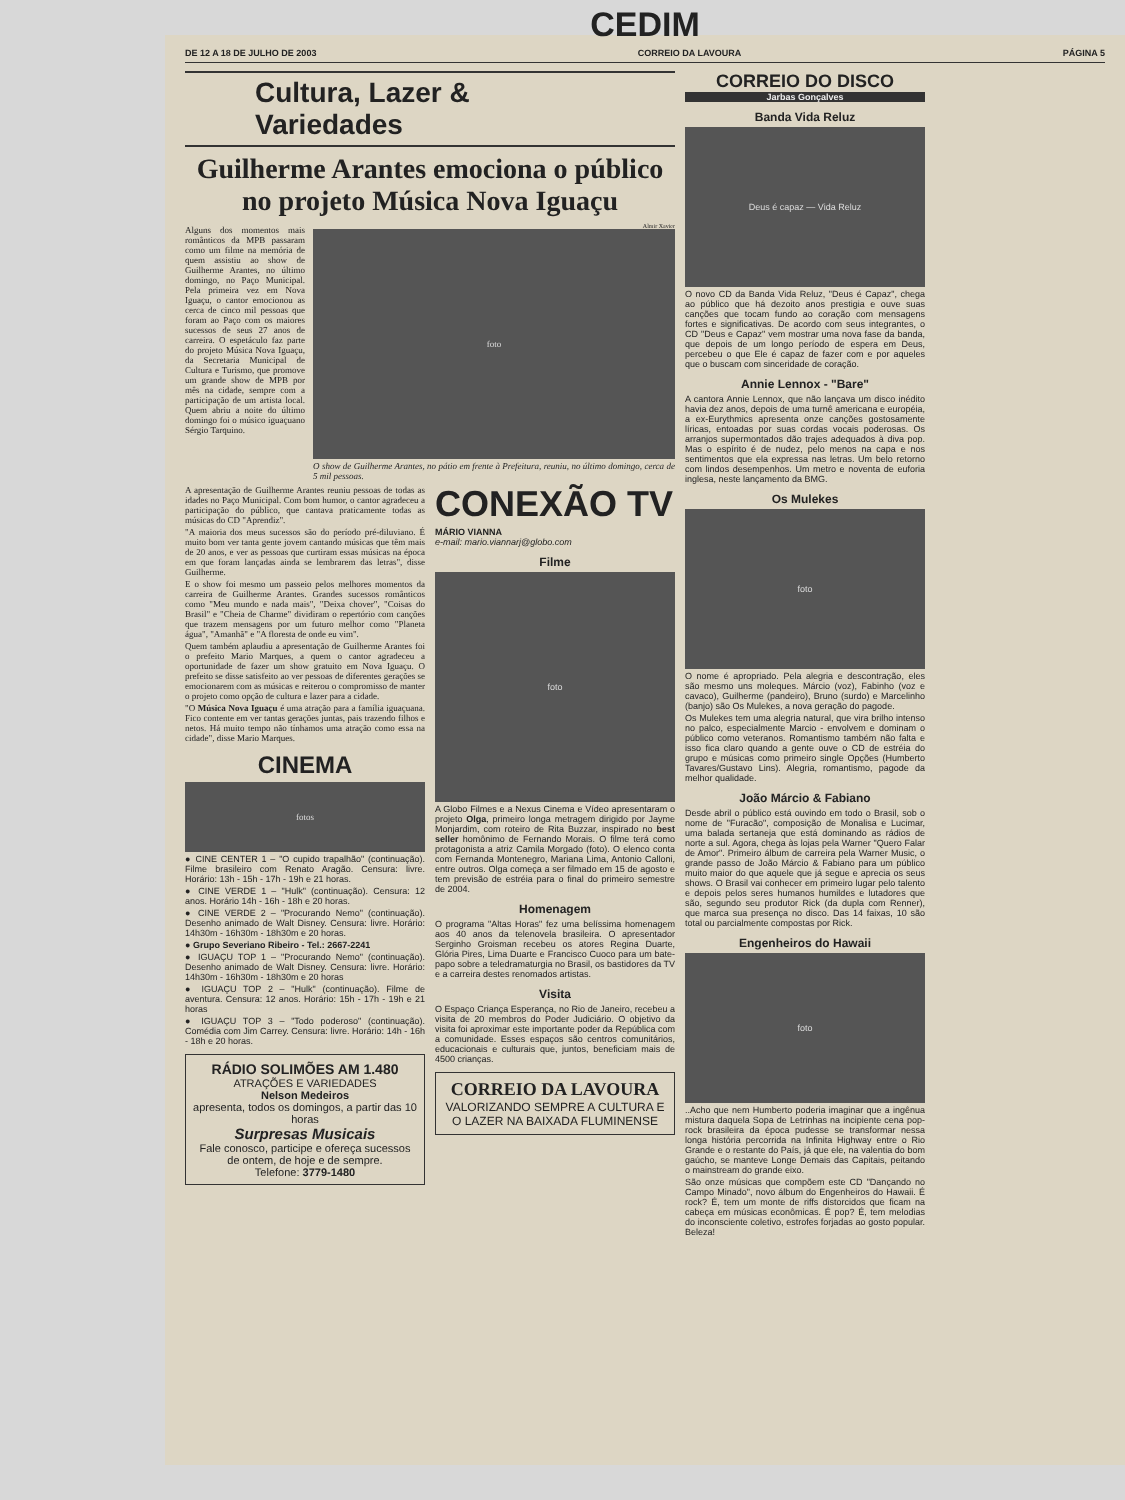CEDIM
DE 12 A 18 DE JULHO DE 2003 CORREIO DA LAVOURA PÁGINA 5
Cultura, Lazer & Variedades
Guilherme Arantes emociona o público no projeto Música Nova Iguaçu
Alguns dos momentos mais românticos da MPB passaram como um filme na memória de quem assistiu ao show de Guilherme Arantes, no último domingo, no Paço Municipal. Pela primeira vez em Nova Iguaçu, o cantor emocionou as cerca de cinco mil pessoas que foram ao Paço com os maiores sucessos de seus 27 anos de carreira. O espetáculo faz parte do projeto Música Nova Iguaçu, da Secretaria Municipal de Cultura e Turismo, que promove um grande show de MPB por mês na cidade, sempre com a participação de um artista local. Quem abriu a noite do último domingo foi o músico iguaçuano Sérgio Tarquino.
Almir Xavier
foto
O show de Guilherme Arantes, no pátio em frente à Prefeitura, reuniu, no último domingo, cerca de 5 mil pessoas.
A apresentação de Guilherme Arantes reuniu pessoas de todas as idades no Paço Municipal. Com bom humor, o cantor agradeceu a participação do público, que cantava praticamente todas as músicas do CD "Aprendiz".
"A maioria dos meus sucessos são do período pré-diluviano. É muito bom ver tanta gente jovem cantando músicas que têm mais de 20 anos, e ver as pessoas que curtiram essas músicas na época em que foram lançadas ainda se lembrarem das letras", disse Guilherme.
E o show foi mesmo um passeio pelos melhores momentos da carreira de Guilherme Arantes. Grandes sucessos românticos como "Meu mundo e nada mais", "Deixa chover", "Coisas do Brasil" e "Cheia de Charme" dividiram o repertório com canções que trazem mensagens por um futuro melhor como "Planeta água", "Amanhã" e "A floresta de onde eu vim".
Quem também aplaudiu a apresentação de Guilherme Arantes foi o prefeito Mario Marques, a quem o cantor agradeceu a oportunidade de fazer um show gratuito em Nova Iguaçu. O prefeito se disse satisfeito ao ver pessoas de diferentes gerações se emocionarem com as músicas e reiterou o compromisso de manter o projeto como opção de cultura e lazer para a cidade.
"O Música Nova Iguaçu é uma atração para a família iguaçuana. Fico contente em ver tantas gerações juntas, pais trazendo filhos e netos. Há muito tempo não tínhamos uma atração como essa na cidade", disse Mario Marques.
CINEMA
fotos
● CINE CENTER 1 – "O cupido trapalhão" (continuação). Filme brasileiro com Renato Aragão. Censura: livre. Horário: 13h - 15h - 17h - 19h e 21 horas.
● CINE VERDE 1 – "Hulk" (continuação). Censura: 12 anos. Horário 14h - 16h - 18h e 20 horas.
● CINE VERDE 2 – "Procurando Nemo" (continuação). Desenho animado de Walt Disney. Censura: livre. Horário: 14h30m - 16h30m - 18h30m e 20 horas.
● Grupo Severiano Ribeiro - Tel.: 2667-2241
● IGUAÇU TOP 1 – "Procurando Nemo" (continuação). Desenho animado de Walt Disney. Censura: livre. Horário: 14h30m - 16h30m - 18h30m e 20 horas
● IGUAÇU TOP 2 – "Hulk" (continuação). Filme de aventura. Censura: 12 anos. Horário: 15h - 17h - 19h e 21 horas
● IGUAÇU TOP 3 – "Todo poderoso" (continuação). Comédia com Jim Carrey. Censura: livre. Horário: 14h - 16h - 18h e 20 horas.
RÁDIO SOLIMÕES AM 1.480
ATRAÇÕES E VARIEDADES
Nelson Medeiros
apresenta, todos os domingos, a partir das 10 horas
Surpresas Musicais
Fale conosco, participe e ofereça sucessos de ontem, de hoje e de sempre.
Telefone: 3779-1480
CONEXÃO TV
MÁRIO VIANNA
e-mail: mario.viannarj@globo.com
Filme
foto
A Globo Filmes e a Nexus Cinema e Vídeo apresentaram o projeto Olga, primeiro longa metragem dirigido por Jayme Monjardim, com roteiro de Rita Buzzar, inspirado no best seller homônimo de Fernando Morais. O filme terá como protagonista a atriz Camila Morgado (foto). O elenco conta com Fernanda Montenegro, Mariana Lima, Antonio Calloni, entre outros. Olga começa a ser filmado em 15 de agosto e tem previsão de estréia para o final do primeiro semestre de 2004.
Homenagem
O programa "Altas Horas" fez uma belíssima homenagem aos 40 anos da telenovela brasileira. O apresentador Serginho Groisman recebeu os atores Regina Duarte, Glória Pires, Lima Duarte e Francisco Cuoco para um bate-papo sobre a teledramaturgia no Brasil, os bastidores da TV e a carreira destes renomados artistas.
Visita
O Espaço Criança Esperança, no Rio de Janeiro, recebeu a visita de 20 membros do Poder Judiciário. O objetivo da visita foi aproximar este importante poder da República com a comunidade. Esses espaços são centros comunitários, educacionais e culturais que, juntos, beneficiam mais de 4500 crianças.
CORREIO DA LAVOURA
VALORIZANDO SEMPRE A CULTURA E O LAZER NA BAIXADA FLUMINENSE
CORREIO DO DISCO
Jarbas Gonçalves
Banda Vida Reluz
Deus é capaz — Vida Reluz
O novo CD da Banda Vida Reluz, "Deus é Capaz", chega ao público que há dezoito anos prestigia e ouve suas canções que tocam fundo ao coração com mensagens fortes e significativas. De acordo com seus integrantes, o CD "Deus e Capaz" vem mostrar uma nova fase da banda, que depois de um longo período de espera em Deus, percebeu o que Ele é capaz de fazer com e por aqueles que o buscam com sinceridade de coração.
Annie Lennox - "Bare"
A cantora Annie Lennox, que não lançava um disco inédito havia dez anos, depois de uma turnê americana e européia, a ex-Eurythmics apresenta onze canções gostosamente líricas, entoadas por suas cordas vocais poderosas. Os arranjos supermontados dão trajes adequados à diva pop. Mas o espírito é de nudez, pelo menos na capa e nos sentimentos que ela expressa nas letras. Um belo retorno com lindos desempenhos. Um metro e noventa de euforia inglesa, neste lançamento da BMG.
Os Mulekes
foto
O nome é apropriado. Pela alegria e descontração, eles são mesmo uns moleques. Márcio (voz), Fabinho (voz e cavaco), Guilherme (pandeiro), Bruno (surdo) e Marcelinho (banjo) são Os Mulekes, a nova geração do pagode.
Os Mulekes tem uma alegria natural, que vira brilho intenso no palco, especialmente Marcio - envolvem e dominam o público como veteranos. Romantismo também não falta e isso fica claro quando a gente ouve o CD de estréia do grupo e músicas como primeiro single Opções (Humberto Tavares/Gustavo Lins). Alegria, romantismo, pagode da melhor qualidade.
João Márcio & Fabiano
Desde abril o público está ouvindo em todo o Brasil, sob o nome de "Furacão", composição de Monalisa e Lucimar, uma balada sertaneja que está dominando as rádios de norte a sul. Agora, chega às lojas pela Warner "Quero Falar de Amor". Primeiro álbum de carreira pela Warner Music, o grande passo de João Márcio & Fabiano para um público muito maior do que aquele que já segue e aprecia os seus shows. O Brasil vai conhecer em primeiro lugar pelo talento e depois pelos seres humanos humildes e lutadores que são, segundo seu produtor Rick (da dupla com Renner), que marca sua presença no disco. Das 14 faixas, 10 são total ou parcialmente compostas por Rick.
Engenheiros do Hawaii
foto
..Acho que nem Humberto poderia imaginar que a ingênua mistura daquela Sopa de Letrinhas na incipiente cena pop-rock brasileira da época pudesse se transformar nessa longa história percorrida na Infinita Highway entre o Rio Grande e o restante do País, já que ele, na valentia do bom gaúcho, se manteve Longe Demais das Capitais, peitando o mainstream do grande eixo.
São onze músicas que compõem este CD "Dançando no Campo Minado", novo álbum do Engenheiros do Hawaii. É rock? É, tem um monte de riffs distorcidos que ficam na cabeça em músicas econômicas. É pop? É, tem melodias do inconsciente coletivo, estrofes forjadas ao gosto popular. Beleza!